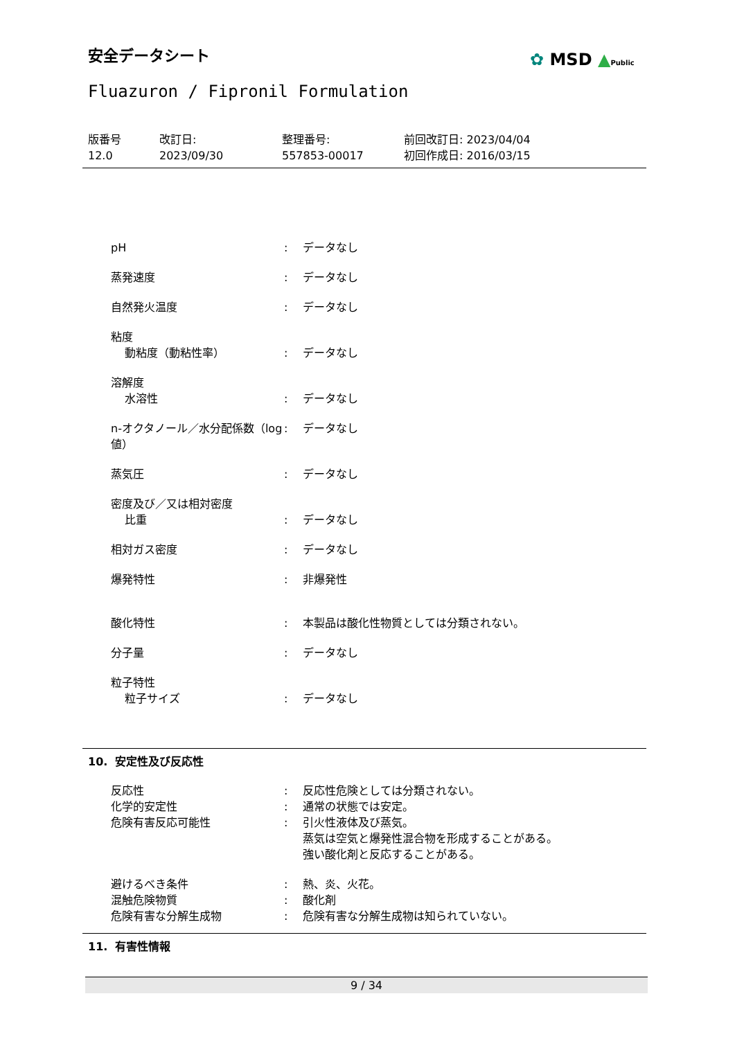安全データシート ✿ MSD ▲Public
Fluazuron / Fipronil Formulation
版番号
12.0
改訂日:
2023/09/30
整理番号:
557853-00017
前回改訂日: 2023/04/04
初回作成日: 2016/03/15
| pH | : | データなし |
| 蒸発速度 | : | データなし |
| 自然発火温度 | : | データなし |
| 粘度 | | |
| 動粘度（動粘性率） | : | データなし |
| 溶解度 | | |
| 水溶性 | : | データなし |
| n-オクタノール／水分配係数（log 値） | : | データなし |
| 蒸気圧 | : | データなし |
| 密度及び／又は相対密度 | | |
| 比重 | : | データなし |
| 相対ガス密度 | : | データなし |
| 爆発特性 | : | 非爆発性 |
| 酸化特性 | : | 本製品は酸化性物質としては分類されない。 |
| 分子量 | : | データなし |
| 粒子特性 | | |
| 粒子サイズ | : | データなし |
10. 安定性及び反応性
| 反応性 | : | 反応性危険としては分類されない。 |
| 化学的安定性 | : | 通常の状態では安定。 |
| 危険有害反応可能性 | : | 引火性液体及び蒸気。 蒸気は空気と爆発性混合物を形成することがある。 強い酸化剤と反応することがある。 |
| 避けるべき条件 | : | 熱、炎、火花。 |
| 混触危険物質 | : | 酸化剤 |
| 危険有害な分解生成物 | : | 危険有害な分解生成物は知られていない。 |
11. 有害性情報
9 / 34